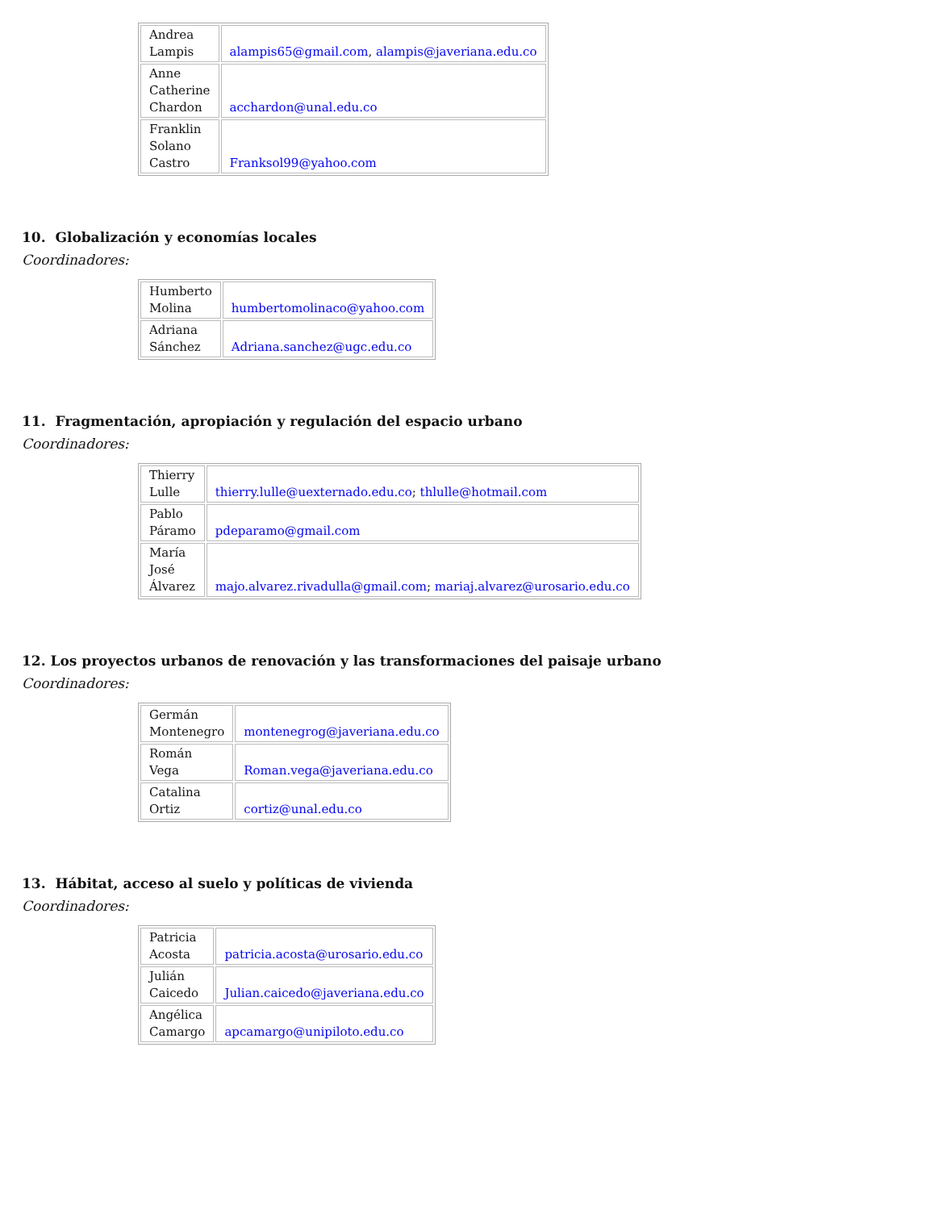| Andrea Lampis | alampis65@gmail.com , alampis@javeriana.edu.co |
| Anne Catherine Chardon | acchardon@unal.edu.co |
| Franklin Solano Castro | Franksol99@yahoo.com |
10. Globalización y economías locales
Coordinadores:
| Humberto Molina | humbertomolinaco@yahoo.com |
| Adriana Sánchez | Adriana.sanchez@ugc.edu.co |
11. Fragmentación, apropiación y regulación del espacio urbano
Coordinadores:
| Thierry Lulle | thierry.lulle@uexternado.edu.co ; thlulle@hotmail.com |
| Pablo Páramo | pdeparamo@gmail.com |
| María José Álvarez | majo.alvarez.rivadulla@gmail.com ; mariaj.alvarez@urosario.edu.co |
12. Los proyectos urbanos de renovación y las transformaciones del paisaje urbano
Coordinadores:
| Germán Montenegro | montenegrog@javeriana.edu.co |
| Román Vega | Roman.vega@javeriana.edu.co |
| Catalina Ortiz | cortiz@unal.edu.co |
13. Hábitat, acceso al suelo y políticas de vivienda
Coordinadores:
| Patricia Acosta | patricia.acosta@urosario.edu.co |
| Julián Caicedo | Julian.caicedo@javeriana.edu.co |
| Angélica Camargo | apcamargo@unipiloto.edu.co |